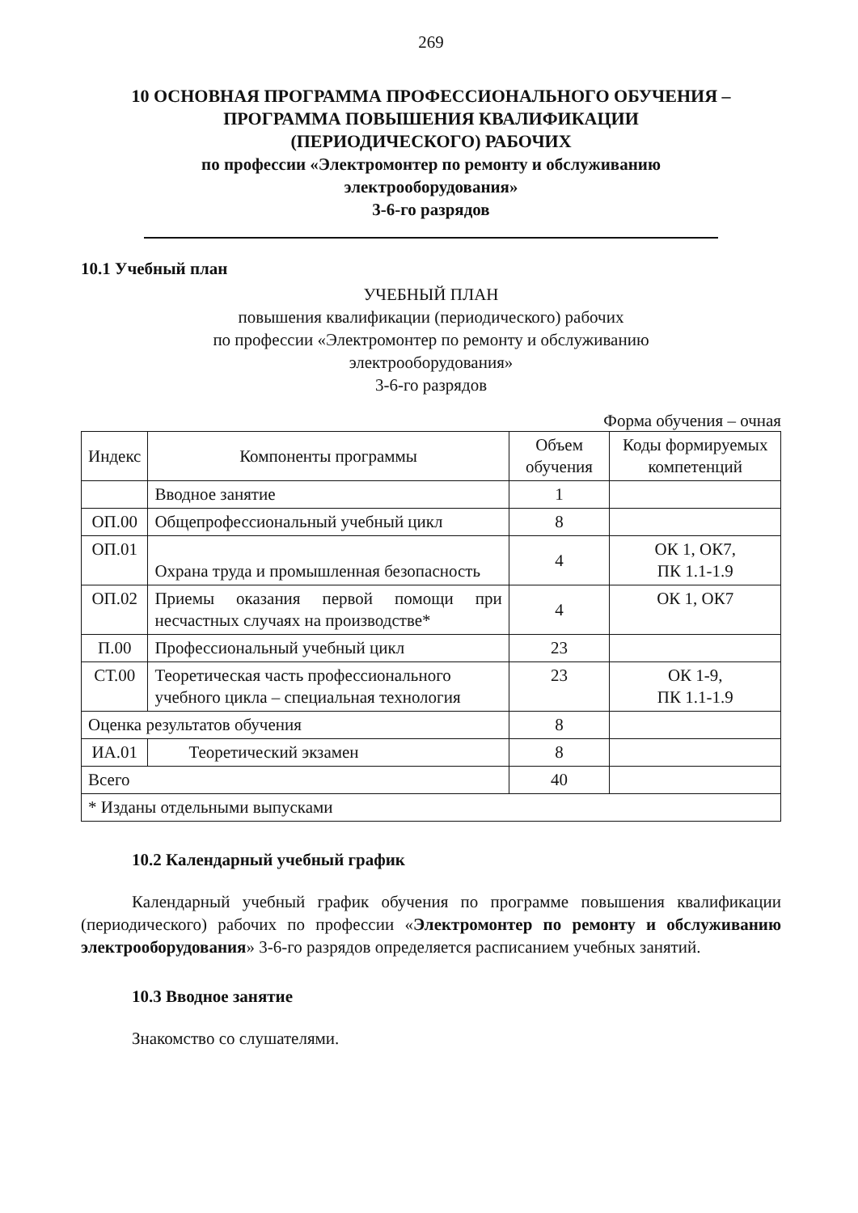269
10 ОСНОВНАЯ ПРОГРАММА ПРОФЕССИОНАЛЬНОГО ОБУЧЕНИЯ –
ПРОГРАММА ПОВЫШЕНИЯ КВАЛИФИКАЦИИ
(ПЕРИОДИЧЕСКОГО) РАБОЧИХ
по профессии «Электромонтер по ремонту и обслуживанию
электрооборудования»
3-6-го разрядов
10.1 Учебный план
УЧЕБНЫЙ ПЛАН
повышения квалификации (периодического) рабочих
по профессии «Электромонтер по ремонту и обслуживанию
электрооборудования»
3-6-го разрядов
Форма обучения – очная
| Индекс | Компоненты программы | Объем обучения | Коды формируемых компетенций |
| --- | --- | --- | --- |
| | Вводное занятие | 1 | |
| ОП.00 | Общепрофессиональный учебный цикл | 8 | |
| ОП.01 | Охрана труда и промышленная безопасность | 4 | ОК 1, ОК7, ПК 1.1-1.9 |
| ОП.02 | Приемы оказания первой помощи при несчастных случаях на производстве* | 4 | ОК 1, ОК7 |
| П.00 | Профессиональный учебный цикл | 23 | |
| СТ.00 | Теоретическая часть профессионального учебного цикла – специальная технология | 23 | ОК 1-9, ПК 1.1-1.9 |
| Оценка результатов обучения | | 8 | |
| ИА.01 | Теоретический экзамен | 8 | |
| Всего | | 40 | |
| * Изданы отдельными выпусками | | | |
10.2 Календарный учебный график
Календарный учебный график обучения по программе повышения квалификации (периодического) рабочих по профессии «Электромонтер по ремонту и обслуживанию электрооборудования» 3-6-го разрядов определяется расписанием учебных занятий.
10.3 Вводное занятие
Знакомство со слушателями.